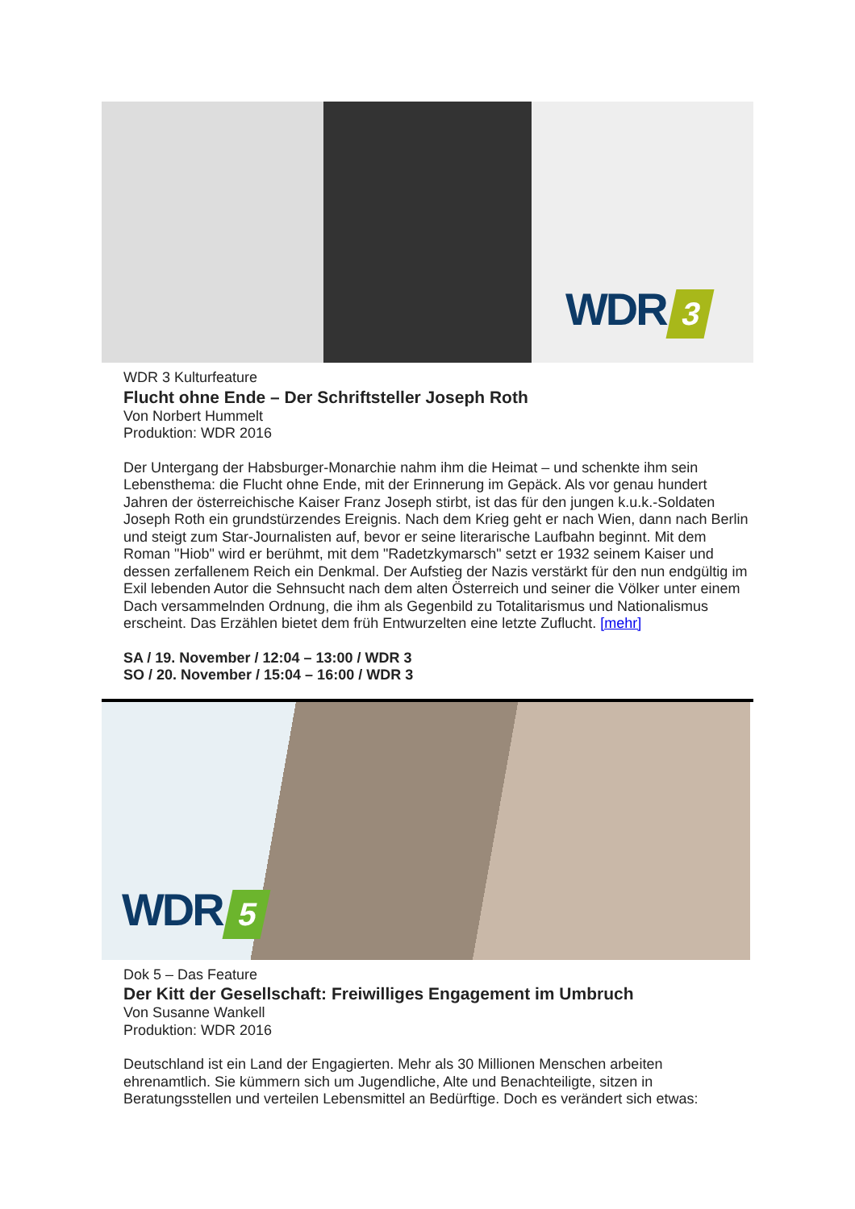WDR 3
WDR 3 Kulturfeature
Flucht ohne Ende – Der Schriftsteller Joseph Roth
Von Norbert Hummelt
Produktion: WDR 2016
Der Untergang der Habsburger-Monarchie nahm ihm die Heimat – und schenkte ihm sein Lebensthema: die Flucht ohne Ende, mit der Erinnerung im Gepäck. Als vor genau hundert Jahren der österreichische Kaiser Franz Joseph stirbt, ist das für den jungen k.u.k.-Soldaten Joseph Roth ein grundstürzendes Ereignis. Nach dem Krieg geht er nach Wien, dann nach Berlin und steigt zum Star-Journalisten auf, bevor er seine literarische Laufbahn beginnt. Mit dem Roman "Hiob" wird er berühmt, mit dem "Radetzkymarsch" setzt er 1932 seinem Kaiser und dessen zerfallenem Reich ein Denkmal. Der Aufstieg der Nazis verstärkt für den nun endgültig im Exil lebenden Autor die Sehnsucht nach dem alten Österreich und seiner die Völker unter einem Dach versammelnden Ordnung, die ihm als Gegenbild zu Totalitarismus und Nationalismus erscheint. Das Erzählen bietet dem früh Entwurzelten eine letzte Zuflucht. [mehr]
SA / 19. November / 12:04 – 13:00 / WDR 3
SO / 20. November / 15:04 – 16:00 / WDR 3
WDR 5
Dok 5 – Das Feature
Der Kitt der Gesellschaft: Freiwilliges Engagement im Umbruch
Von Susanne Wankell
Produktion: WDR 2016
Deutschland ist ein Land der Engagierten. Mehr als 30 Millionen Menschen arbeiten ehrenamtlich. Sie kümmern sich um Jugendliche, Alte und Benachteiligte, sitzen in Beratungsstellen und verteilen Lebensmittel an Bedürftige. Doch es verändert sich etwas: